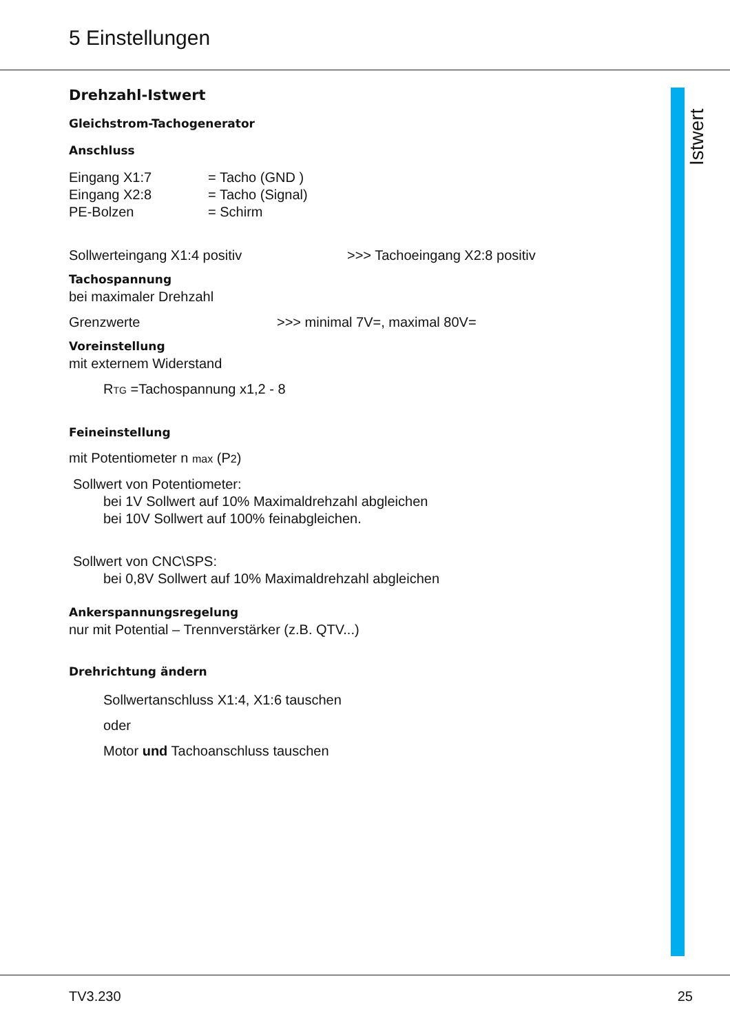5 Einstellungen
Istwert
Drehzahl-Istwert
Gleichstrom-Tachogenerator
Anschluss
Eingang X1:7 = Tacho (GND )
Eingang X2:8 = Tacho (Signal)
PE-Bolzen = Schirm
Sollwerteingang X1:4 positiv >>> Tachoeingang X2:8 positiv
Tachospannung
bei maximaler Drehzahl
Grenzwerte >>> minimal 7V=, maximal 80V=
Voreinstellung
mit externem Widerstand
R<sub>TG</sub> =Tachospannung x1,2 - 8
Feineinstellung
mit Potentiometer n max (P2)
Sollwert von Potentiometer:
bei 1V Sollwert auf 10% Maximaldrehzahl abgleichen
bei 10V Sollwert auf 100% feinabgleichen.
Sollwert von CNC\SPS:
bei 0,8V Sollwert auf 10% Maximaldrehzahl abgleichen
Ankerspannungsregelung
nur mit Potential – Trennverstärker (z.B. QTV...)
Drehrichtung ändern
Sollwertanschluss X1:4, X1:6 tauschen
oder
Motor und Tachoanschluss tauschen
TV3.230 25